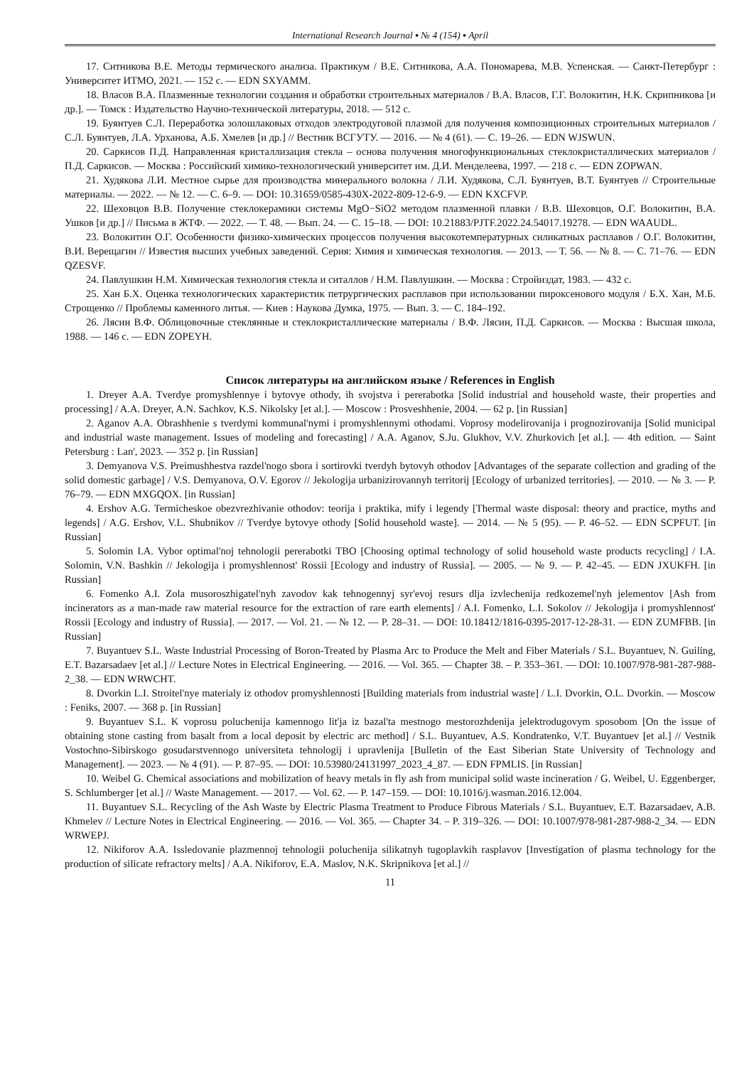International Research Journal ▪ № 4 (154) ▪ April
17. Ситникова В.Е. Методы термического анализа. Практикум / В.Е. Ситникова, А.А. Пономарева, М.В. Успенская. — Санкт-Петербург : Университет ИТМО, 2021. — 152 с. — EDN SXYAMM.
18. Власов В.А. Плазменные технологии создания и обработки строительных материалов / В.А. Власов, Г.Г. Волокитин, Н.К. Скрипникова [и др.]. — Томск : Издательство Научно-технической литературы, 2018. — 512 с.
19. Буянтуев С.Л. Переработка золошлаковых отходов электродуговой плазмой для получения композиционных строительных материалов / С.Л. Буянтуев, Л.А. Урханова, А.Б. Хмелев [и др.] // Вестник ВСГУТУ. — 2016. — № 4 (61). — С. 19–26. — EDN WJSWUN.
20. Саркисов П.Д. Направленная кристаллизация стекла – основа получения многофункциональных стеклокристаллических материалов / П.Д. Саркисов. — Москва : Российский химико-технологический университет им. Д.И. Менделеева, 1997. — 218 с. — EDN ZOPWAN.
21. Худякова Л.И. Местное сырье для производства минерального волокна / Л.И. Худякова, С.Л. Буянтуев, В.Т. Буянтуев // Строительные материалы. — 2022. — № 12. — С. 6–9. — DOI: 10.31659/0585-430X-2022-809-12-6-9. — EDN KXCFVP.
22. Шеховцов В.В. Получение стеклокерамики системы MgO−SiO2 методом плазменной плавки / В.В. Шеховцов, О.Г. Волокитин, В.А. Ушков [и др.] // Письма в ЖТФ. — 2022. — Т. 48. — Вып. 24. — С. 15–18. — DOI: 10.21883/PJTF.2022.24.54017.19278. — EDN WAAUDL.
23. Волокитин О.Г. Особенности физико-химических процессов получения высокотемпературных силикатных расплавов / О.Г. Волокитин, В.И. Верещагин // Известия высших учебных заведений. Серия: Химия и химическая технология. — 2013. — Т. 56. — № 8. — С. 71–76. — EDN QZESVF.
24. Павлушкин Н.М. Химическая технология стекла и ситаллов / Н.М. Павлушкин. — Москва : Стройиздат, 1983. — 432 с.
25. Хан Б.Х. Оценка технологических характеристик петрургических расплавов при использовании пироксенового модуля / Б.Х. Хан, М.Б. Строщенко // Проблемы каменного литья. — Киев : Наукова Думка, 1975. — Вып. 3. — С. 184–192.
26. Лясин В.Ф. Облицовочные стеклянные и стеклокристаллические материалы / В.Ф. Лясин, П.Д. Саркисов. — Москва : Высшая школа, 1988. — 146 с. — EDN ZOPEYH.
Список литературы на английском языке / References in English
1. Dreyer A.A. Tverdye promyshlennye i bytovye othody, ih svojstva i pererabotka [Solid industrial and household waste, their properties and processing] / A.A. Dreyer, A.N. Sachkov, K.S. Nikolsky [et al.]. — Moscow : Prosveshhenie, 2004. — 62 p. [in Russian]
2. Aganov A.A. Obrashhenie s tverdymi kommunal'nymi i promyshlennymi othodami. Voprosy modelirovanija i prognozirovanija [Solid municipal and industrial waste management. Issues of modeling and forecasting] / A.A. Aganov, S.Ju. Glukhov, V.V. Zhurkovich [et al.]. — 4th edition. — Saint Petersburg : Lan', 2023. — 352 p. [in Russian]
3. Demyanova V.S. Preimushhestva razdel'nogo sbora i sortirovki tverdyh bytovyh othodov [Advantages of the separate collection and grading of the solid domestic garbage] / V.S. Demyanova, O.V. Egorov // Jekologija urbanizirovannyh territorij [Ecology of urbanized territories]. — 2010. — № 3. — P. 76–79. — EDN MXGQOX. [in Russian]
4. Ershov A.G. Termicheskoe obezvrezhivanie othodov: teorija i praktika, mify i legendy [Thermal waste disposal: theory and practice, myths and legends] / A.G. Ershov, V.L. Shubnikov // Tverdye bytovye othody [Solid household waste]. — 2014. — № 5 (95). — P. 46–52. — EDN SCPFUT. [in Russian]
5. Solomin I.A. Vybor optimal'noj tehnologii pererabotki TBO [Choosing optimal technology of solid household waste products recycling] / I.A. Solomin, V.N. Bashkin // Jekologija i promyshlennost' Rossii [Ecology and industry of Russia]. — 2005. — № 9. — P. 42–45. — EDN JXUKFH. [in Russian]
6. Fomenko A.I. Zola musoroszhigatel'nyh zavodov kak tehnogennyj syr'evoj resurs dlja izvlechenija redkozemel'nyh jelementov [Ash from incinerators as a man-made raw material resource for the extraction of rare earth elements] / A.I. Fomenko, L.I. Sokolov // Jekologija i promyshlennost' Rossii [Ecology and industry of Russia]. — 2017. — Vol. 21. — № 12. — P. 28–31. — DOI: 10.18412/1816-0395-2017-12-28-31. — EDN ZUMFBB. [in Russian]
7. Buyantuev S.L. Waste Industrial Processing of Boron-Treated by Plasma Arc to Produce the Melt and Fiber Materials / S.L. Buyantuev, N. Guiling, E.T. Bazarsadaev [et al.] // Lecture Notes in Electrical Engineering. — 2016. — Vol. 365. — Chapter 38. – P. 353–361. — DOI: 10.1007/978-981-287-988-2_38. — EDN WRWCHT.
8. Dvorkin L.I. Stroitel'nye materialy iz othodov promyshlennosti [Building materials from industrial waste] / L.I. Dvorkin, O.L. Dvorkin. — Moscow : Feniks, 2007. — 368 p. [in Russian]
9. Buyantuev S.L. K voprosu poluchenija kamennogo lit'ja iz bazal'ta mestnogo mestorozhdenija jelektrodugovym sposobom [On the issue of obtaining stone casting from basalt from a local deposit by electric arc method] / S.L. Buyantuev, A.S. Kondratenko, V.T. Buyantuev [et al.] // Vestnik Vostochno-Sibirskogo gosudarstvennogo universiteta tehnologij i upravlenija [Bulletin of the East Siberian State University of Technology and Management]. — 2023. — № 4 (91). — P. 87–95. — DOI: 10.53980/24131997_2023_4_87. — EDN FPMLIS. [in Russian]
10. Weibel G. Chemical associations and mobilization of heavy metals in fly ash from municipal solid waste incineration / G. Weibel, U. Eggenberger, S. Schlumberger [et al.] // Waste Management. — 2017. — Vol. 62. — P. 147–159. — DOI: 10.1016/j.wasman.2016.12.004.
11. Buyantuev S.L. Recycling of the Ash Waste by Electric Plasma Treatment to Produce Fibrous Materials / S.L. Buyantuev, E.T. Bazarsadaev, A.B. Khmelev // Lecture Notes in Electrical Engineering. — 2016. — Vol. 365. — Chapter 34. – P. 319–326. — DOI: 10.1007/978-981-287-988-2_34. — EDN WRWEPJ.
12. Nikiforov A.A. Issledovanie plazmennoj tehnologii poluchenija silikatnyh tugoplavkih rasplavov [Investigation of plasma technology for the production of silicate refractory melts] / A.A. Nikiforov, E.A. Maslov, N.K. Skripnikova [et al.] //
11